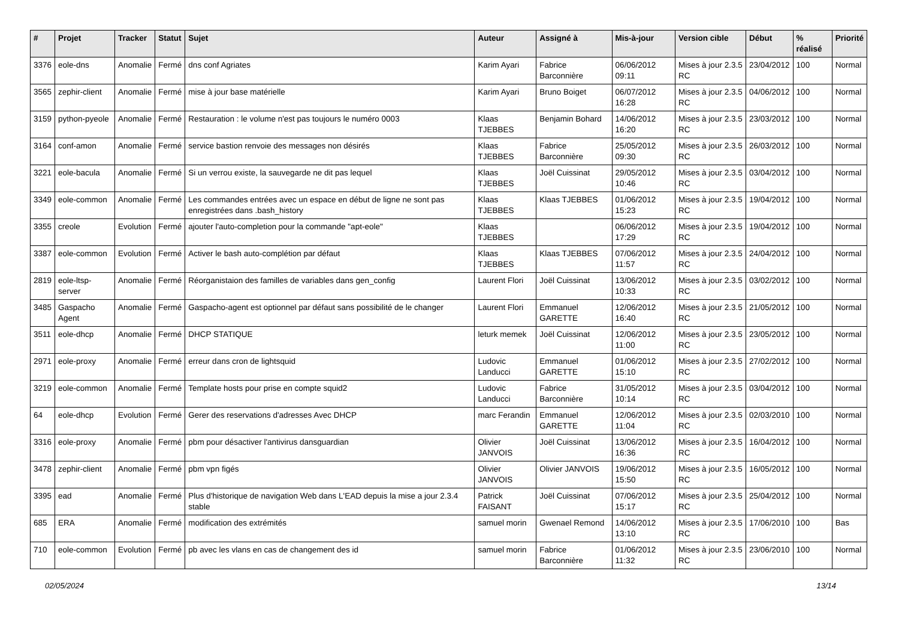| # | Projet | Tracker | Statut | Sujet | Auteur | Assigné à | Mis-à-jour | Version cible | Début | % réalisé | Priorité |
| --- | --- | --- | --- | --- | --- | --- | --- | --- | --- | --- | --- |
| 3376 | eole-dns | Anomalie | Fermé | dns conf Agriates | Karim Ayari | Fabrice Barconnière | 06/06/2012 09:11 | Mises à jour 2.3.5 RC | 23/04/2012 | 100 | Normal |
| 3565 | zephir-client | Anomalie | Fermé | mise à jour base matérielle | Karim Ayari | Bruno Boiget | 06/07/2012 16:28 | Mises à jour 2.3.5 RC | 04/06/2012 | 100 | Normal |
| 3159 | python-pyeole | Anomalie | Fermé | Restauration : le volume n'est pas toujours le numéro 0003 | Klaas TJEBBES | Benjamin Bohard | 14/06/2012 16:20 | Mises à jour 2.3.5 RC | 23/03/2012 | 100 | Normal |
| 3164 | conf-amon | Anomalie | Fermé | service bastion renvoie des messages non désirés | Klaas TJEBBES | Fabrice Barconnière | 25/05/2012 09:30 | Mises à jour 2.3.5 RC | 26/03/2012 | 100 | Normal |
| 3221 | eole-bacula | Anomalie | Fermé | Si un verrou existe, la sauvegarde ne dit pas lequel | Klaas TJEBBES | Joël Cuissinat | 29/05/2012 10:46 | Mises à jour 2.3.5 RC | 03/04/2012 | 100 | Normal |
| 3349 | eole-common | Anomalie | Fermé | Les commandes entrées avec un espace en début de ligne ne sont pas enregistrées dans .bash_history | Klaas TJEBBES | Klaas TJEBBES | 01/06/2012 15:23 | Mises à jour 2.3.5 RC | 19/04/2012 | 100 | Normal |
| 3355 | creole | Evolution | Fermé | ajouter l'auto-completion pour la commande "apt-eole" | Klaas TJEBBES | | 06/06/2012 17:29 | Mises à jour 2.3.5 RC | 19/04/2012 | 100 | Normal |
| 3387 | eole-common | Evolution | Fermé | Activer le bash auto-complétion par défaut | Klaas TJEBBES | Klaas TJEBBES | 07/06/2012 11:57 | Mises à jour 2.3.5 RC | 24/04/2012 | 100 | Normal |
| 2819 | eole-ltsp-server | Anomalie | Fermé | Réorganistaion des familles de variables dans gen_config | Laurent Flori | Joël Cuissinat | 13/06/2012 10:33 | Mises à jour 2.3.5 RC | 03/02/2012 | 100 | Normal |
| 3485 | Gaspacho Agent | Anomalie | Fermé | Gaspacho-agent est optionnel par défaut sans possibilité de le changer | Laurent Flori | Emmanuel GARETTE | 12/06/2012 16:40 | Mises à jour 2.3.5 RC | 21/05/2012 | 100 | Normal |
| 3511 | eole-dhcp | Anomalie | Fermé | DHCP STATIQUE | leturk memek | Joël Cuissinat | 12/06/2012 11:00 | Mises à jour 2.3.5 RC | 23/05/2012 | 100 | Normal |
| 2971 | eole-proxy | Anomalie | Fermé | erreur dans cron de lightsquid | Ludovic Landucci | Emmanuel GARETTE | 01/06/2012 15:10 | Mises à jour 2.3.5 RC | 27/02/2012 | 100 | Normal |
| 3219 | eole-common | Anomalie | Fermé | Template hosts pour prise en compte squid2 | Ludovic Landucci | Fabrice Barconnière | 31/05/2012 10:14 | Mises à jour 2.3.5 RC | 03/04/2012 | 100 | Normal |
| 64 | eole-dhcp | Evolution | Fermé | Gerer des reservations d'adresses Avec DHCP | marc Ferandin | Emmanuel GARETTE | 12/06/2012 11:04 | Mises à jour 2.3.5 RC | 02/03/2010 | 100 | Normal |
| 3316 | eole-proxy | Anomalie | Fermé | pbm pour désactiver l'antivirus dansguardian | Olivier JANVOIS | Joël Cuissinat | 13/06/2012 16:36 | Mises à jour 2.3.5 RC | 16/04/2012 | 100 | Normal |
| 3478 | zephir-client | Anomalie | Fermé | pbm vpn figés | Olivier JANVOIS | Olivier JANVOIS | 19/06/2012 15:50 | Mises à jour 2.3.5 RC | 16/05/2012 | 100 | Normal |
| 3395 | ead | Anomalie | Fermé | Plus d'historique de navigation Web dans L'EAD depuis la mise a jour 2.3.4 stable | Patrick FAISANT | Joël Cuissinat | 07/06/2012 15:17 | Mises à jour 2.3.5 RC | 25/04/2012 | 100 | Normal |
| 685 | ERA | Anomalie | Fermé | modification des extrémités | samuel morin | Gwenael Remond | 14/06/2012 13:10 | Mises à jour 2.3.5 RC | 17/06/2010 | 100 | Bas |
| 710 | eole-common | Evolution | Fermé | pb avec les vlans en cas de changement des id | samuel morin | Fabrice Barconnière | 01/06/2012 11:32 | Mises à jour 2.3.5 RC | 23/06/2010 | 100 | Normal |
02/05/2024 13/14